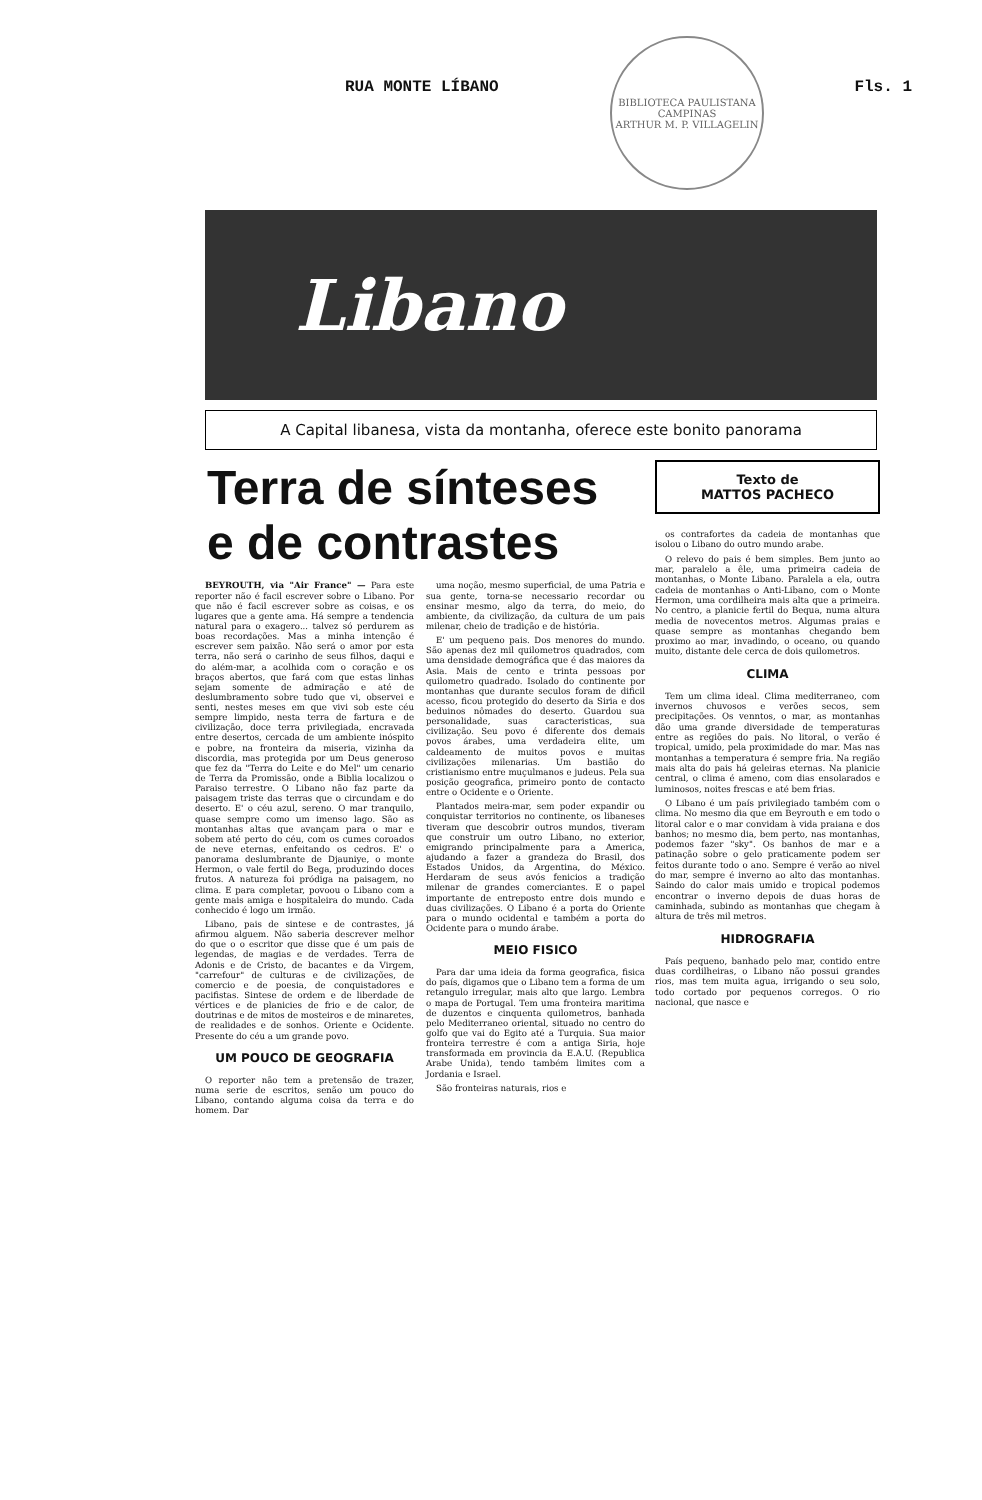RUA MONTE LÍBANO Fls. 1
BIBLIOTECA PAULISTANA
CAMPINAS
ARTHUR M. P. VILLAGELIN
Libano
A Capital libanesa, vista da montanha, oferece este bonito panorama
Terra de sínteses
e de contrastes
BEYROUTH, via "Air France" — Para este reporter não é facil escrever sobre o Libano. Por que não é facil escrever sobre as coisas, e os lugares que a gente ama. Há sempre a tendencia natural para o exagero... talvez só perdurem as boas recordações. Mas a minha intenção é escrever sem paixão. Não será o amor por esta terra, não será o carinho de seus filhos, daqui e do além-mar, a acolhida com o coração e os braços abertos, que fará com que estas linhas sejam somente de admiração e até de deslumbramento sobre tudo que vi, observei e senti, nestes meses em que vivi sob este céu sempre limpido, nesta terra de fartura e de civilização, doce terra privilegiada, encravada entre desertos, cercada de um ambiente inóspito e pobre, na fronteira da miseria, vizinha da discordia, mas protegida por um Deus generoso que fez da "Terra do Leite e do Mel" um cenario de Terra da Promissão, onde a Biblia localizou o Paraiso terrestre. O Libano não faz parte da paisagem triste das terras que o circundam e do deserto. E' o céu azul, sereno. O mar tranquilo, quase sempre como um imenso lago. São as montanhas altas que avançam para o mar e sobem até perto do céu, com os cumes coroados de neve eternas, enfeitando os cedros. E' o panorama deslumbrante de Djauniye, o monte Hermon, o vale fertil do Bega, produzindo doces frutos. A natureza foi pródiga na paisagem, no clima. E para completar, povoou o Libano com a gente mais amiga e hospitaleira do mundo. Cada conhecido é logo um irmão.
Libano, pais de sintese e de contrastes, já afirmou alguem. Não saberia descrever melhor do que o o escritor que disse que é um pais de legendas, de magias e de verdades. Terra de Adonis e de Cristo, de bacantes e da Virgem, "carrefour" de culturas e de civilizações, de comercio e de poesia, de conquistadores e pacifistas. Sintese de ordem e de liberdade de vértices e de planicies de frio e de calor, de doutrinas e de mitos de mosteiros e de minaretes, de realidades e de sonhos. Oriente e Ocidente. Presente do céu a um grande povo.
UM POUCO DE GEOGRAFIA
O reporter não tem a pretensão de trazer, numa serie de escritos, senão um pouco do Libano, contando alguma coisa da terra e do homem. Dar
uma noção, mesmo superficial, de uma Patria e sua gente, torna-se necessario recordar ou ensinar mesmo, algo da terra, do meio, do ambiente, da civilização, da cultura de um pais milenar, cheio de tradição e de história.
E' um pequeno pais. Dos menores do mundo. São apenas dez mil quilometros quadrados, com uma densidade demográfica que é das maiores da Asia. Mais de cento e trinta pessoas por quilometro quadrado. Isolado do continente por montanhas que durante seculos foram de dificil acesso, ficou protegido do deserto da Siria e dos beduinos nômades do deserto. Guardou sua personalidade, suas caracteristicas, sua civilização. Seu povo é diferente dos demais povos árabes, uma verdadeira elite, um caldeamento de muitos povos e muitas civilizações milenarias. Um bastião do cristianismo entre muçulmanos e judeus. Pela sua posição geografica, primeiro ponto de contacto entre o Ocidente e o Oriente.
Plantados meira-mar, sem poder expandir ou conquistar territorios no continente, os libaneses tiveram que descobrir outros mundos, tiveram que construir um outro Libano, no exterior, emigrando principalmente para a America, ajudando a fazer a grandeza do Brasil, dos Estados Unidos, da Argentina, do México. Herdaram de seus avós fenicios a tradição milenar de grandes comerciantes. E o papel importante de entreposto entre dois mundo e duas civilizações. O Libano é a porta do Oriente para o mundo ocidental e também a porta do Ocidente para o mundo árabe.
MEIO FISICO
Para dar uma ideia da forma geografica, fisica do país, digamos que o Libano tem a forma de um retangulo irregular, mais alto que largo. Lembra o mapa de Portugal. Tem uma fronteira maritima de duzentos e cinquenta quilometros, banhada pelo Mediterraneo oriental, situado no centro do golfo que vai do Egito até a Turquia. Sua maior fronteira terrestre é com a antiga Siria, hoje transformada em provincia da E.A.U. (Republica Arabe Unida), tendo também limites com a Jordania e Israel.
São fronteiras naturais, rios e
Texto de
MATTOS PACHECO
os contrafortes da cadeia de montanhas que isolou o Libano do outro mundo arabe.
O relevo do pais é bem simples. Bem junto ao mar, paralelo a êle, uma primeira cadeia de montanhas, o Monte Libano. Paralela a ela, outra cadeia de montanhas o Anti-Libano, com o Monte Hermon, uma cordilheira mais alta que a primeira. No centro, a planicie fertil do Bequa, numa altura media de novecentos metros. Algumas praias e quase sempre as montanhas chegando bem proximo ao mar, invadindo, o oceano, ou quando muito, distante dele cerca de dois quilometros.
CLIMA
Tem um clima ideal. Clima mediterraneo, com invernos chuvosos e verões secos, sem precipitações. Os venntos, o mar, as montanhas dão uma grande diversidade de temperaturas entre as regiões do pais. No litoral, o verão é tropical, umido, pela proximidade do mar. Mas nas montanhas a temperatura é sempre fria. Na região mais alta do pais há geleiras eternas. Na planicie central, o clima é ameno, com dias ensolarados e luminosos, noites frescas e até bem frias.
O Libano é um país privilegiado também com o clima. No mesmo dia que em Beyrouth e em todo o litoral calor e o mar convidam à vida praiana e dos banhos; no mesmo dia, bem perto, nas montanhas, podemos fazer "sky". Os banhos de mar e a patinação sobre o gelo praticamente podem ser feitos durante todo o ano. Sempre é verão ao nivel do mar, sempre é inverno ao alto das montanhas. Saindo do calor mais umido e tropical podemos encontrar o inverno depois de duas horas de caminhada, subindo as montanhas que chegam à altura de três mil metros.
HIDROGRAFIA
País pequeno, banhado pelo mar, contido entre duas cordilheiras, o Libano não possui grandes rios, mas tem muita agua, irrigando o seu solo, todo cortado por pequenos corregos. O rio nacional, que nasce e